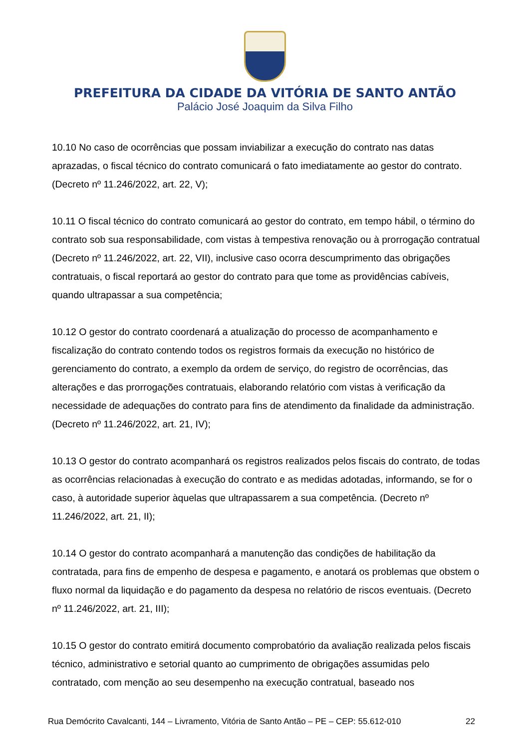PREFEITURA DA CIDADE DA VITÓRIA DE SANTO ANTÃO
Palácio José Joaquim da Silva Filho
10.10 No caso de ocorrências que possam inviabilizar a execução do contrato nas datas aprazadas, o fiscal técnico do contrato comunicará o fato imediatamente ao gestor do contrato. (Decreto nº 11.246/2022, art. 22, V);
10.11 O fiscal técnico do contrato comunicará ao gestor do contrato, em tempo hábil, o término do contrato sob sua responsabilidade, com vistas à tempestiva renovação ou à prorrogação contratual (Decreto nº 11.246/2022, art. 22, VII), inclusive caso ocorra descumprimento das obrigações contratuais, o fiscal reportará ao gestor do contrato para que tome as providências cabíveis, quando ultrapassar a sua competência;
10.12 O gestor do contrato coordenará a atualização do processo de acompanhamento e fiscalização do contrato contendo todos os registros formais da execução no histórico de gerenciamento do contrato, a exemplo da ordem de serviço, do registro de ocorrências, das alterações e das prorrogações contratuais, elaborando relatório com vistas à verificação da necessidade de adequações do contrato para fins de atendimento da finalidade da administração. (Decreto nº 11.246/2022, art. 21, IV);
10.13 O gestor do contrato acompanhará os registros realizados pelos fiscais do contrato, de todas as ocorrências relacionadas à execução do contrato e as medidas adotadas, informando, se for o caso, à autoridade superior àquelas que ultrapassarem a sua competência. (Decreto nº 11.246/2022, art. 21, II);
10.14 O gestor do contrato acompanhará a manutenção das condições de habilitação da contratada, para fins de empenho de despesa e pagamento, e anotará os problemas que obstem o fluxo normal da liquidação e do pagamento da despesa no relatório de riscos eventuais. (Decreto nº 11.246/2022, art. 21, III);
10.15 O gestor do contrato emitirá documento comprobatório da avaliação realizada pelos fiscais técnico, administrativo e setorial quanto ao cumprimento de obrigações assumidas pelo contratado, com menção ao seu desempenho na execução contratual, baseado nos
Rua Demócrito Cavalcanti, 144 – Livramento, Vitória de Santo Antão – PE – CEP: 55.612-010 22